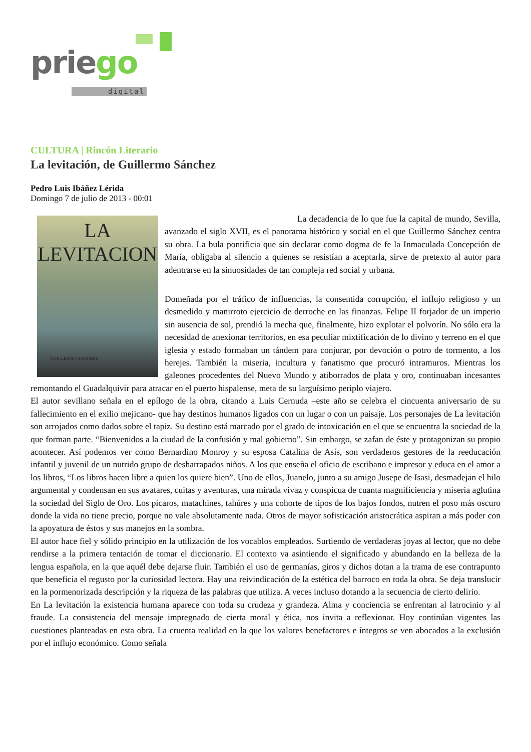priego
digital
CULTURA | Rincón Literario
La levitación, de Guillermo Sánchez
Pedro Luis Ibáñez Lérida
Domingo 7 de julio de 2013 - 00:01
LA
LEVITACION
GUILLERMO SÁNCHEZ
La decadencia de lo que fue la capital de mundo, Sevilla, avanzado el siglo XVII, es el panorama histórico y social en el que Guillermo Sánchez centra su obra. La bula pontificia que sin declarar como dogma de fe la Inmaculada Concepción de María, obligaba al silencio a quienes se resistían a aceptarla, sirve de pretexto al autor para adentrarse en la sinuosidades de tan compleja red social y urbana.
Domeñada por el tráfico de influencias, la consentida corrupción, el influjo religioso y un desmedido y manirroto ejercicio de derroche en las finanzas. Felipe II forjador de un imperio sin ausencia de sol, prendió la mecha que, finalmente, hizo explotar el polvorín. No sólo era la necesidad de anexionar territorios, en esa peculiar mixtificación de lo divino y terreno en el que iglesia y estado formaban un tándem para conjurar, por devoción o potro de tormento, a los herejes. También la miseria, incultura y fanatismo que procuró intramuros. Mientras los galeones procedentes del Nuevo Mundo y atiborrados de plata y oro, continuaban incesantes remontando el Guadalquivir para atracar en el puerto hispalense, meta de su larguísimo periplo viajero.
El autor sevillano señala en el epílogo de la obra, citando a Luis Cernuda –este año se celebra el cincuenta aniversario de su fallecimiento en el exilio mejicano- que hay destinos humanos ligados con un lugar o con un paisaje. Los personajes de La levitación son arrojados como dados sobre el tapiz. Su destino está marcado por el grado de intoxicación en el que se encuentra la sociedad de la que forman parte. “Bienvenidos a la ciudad de la confusión y mal gobierno”. Sin embargo, se zafan de éste y protagonizan su propio acontecer. Así podemos ver como Bernardino Monroy y su esposa Catalina de Asís, son verdaderos gestores de la reeducación infantil y juvenil de un nutrido grupo de desharrapados niños. A los que enseña el oficio de escribano e impresor y educa en el amor a los libros, “Los libros hacen libre a quien los quiere bien”. Uno de ellos, Juanelo, junto a su amigo Jusepe de Isasi, desmadejan el hilo argumental y condensan en sus avatares, cuitas y aventuras, una mirada vivaz y conspicua de cuanta magnificiencia y miseria aglutina la sociedad del Siglo de Oro. Los pícaros, matachines, tahúres y una cohorte de tipos de los bajos fondos, nutren el poso más oscuro donde la vida no tiene precio, porque no vale absolutamente nada. Otros de mayor sofisticación aristocrática aspiran a más poder con la apoyatura de éstos y sus manejos en la sombra.
El autor hace fiel y sólido principio en la utilización de los vocablos empleados. Surtiendo de verdaderas joyas al lector, que no debe rendirse a la primera tentación de tomar el diccionario. El contexto va asintiendo el significado y abundando en la belleza de la lengua española, en la que aquél debe dejarse fluir. También el uso de germanías, giros y dichos dotan a la trama de ese contrapunto que beneficia el regusto por la curiosidad lectora. Hay una reivindicación de la estética del barroco en toda la obra. Se deja translucir en la pormenorizada descripción y la riqueza de las palabras que utiliza. A veces incluso dotando a la secuencia de cierto delirio.
En La levitación la existencia humana aparece con toda su crudeza y grandeza. Alma y conciencia se enfrentan al latrocinio y al fraude. La consistencia del mensaje impregnado de cierta moral y ética, nos invita a reflexionar. Hoy continúan vigentes las cuestiones planteadas en esta obra. La cruenta realidad en la que los valores benefactores e íntegros se ven abocados a la exclusión por el influjo económico. Como señala